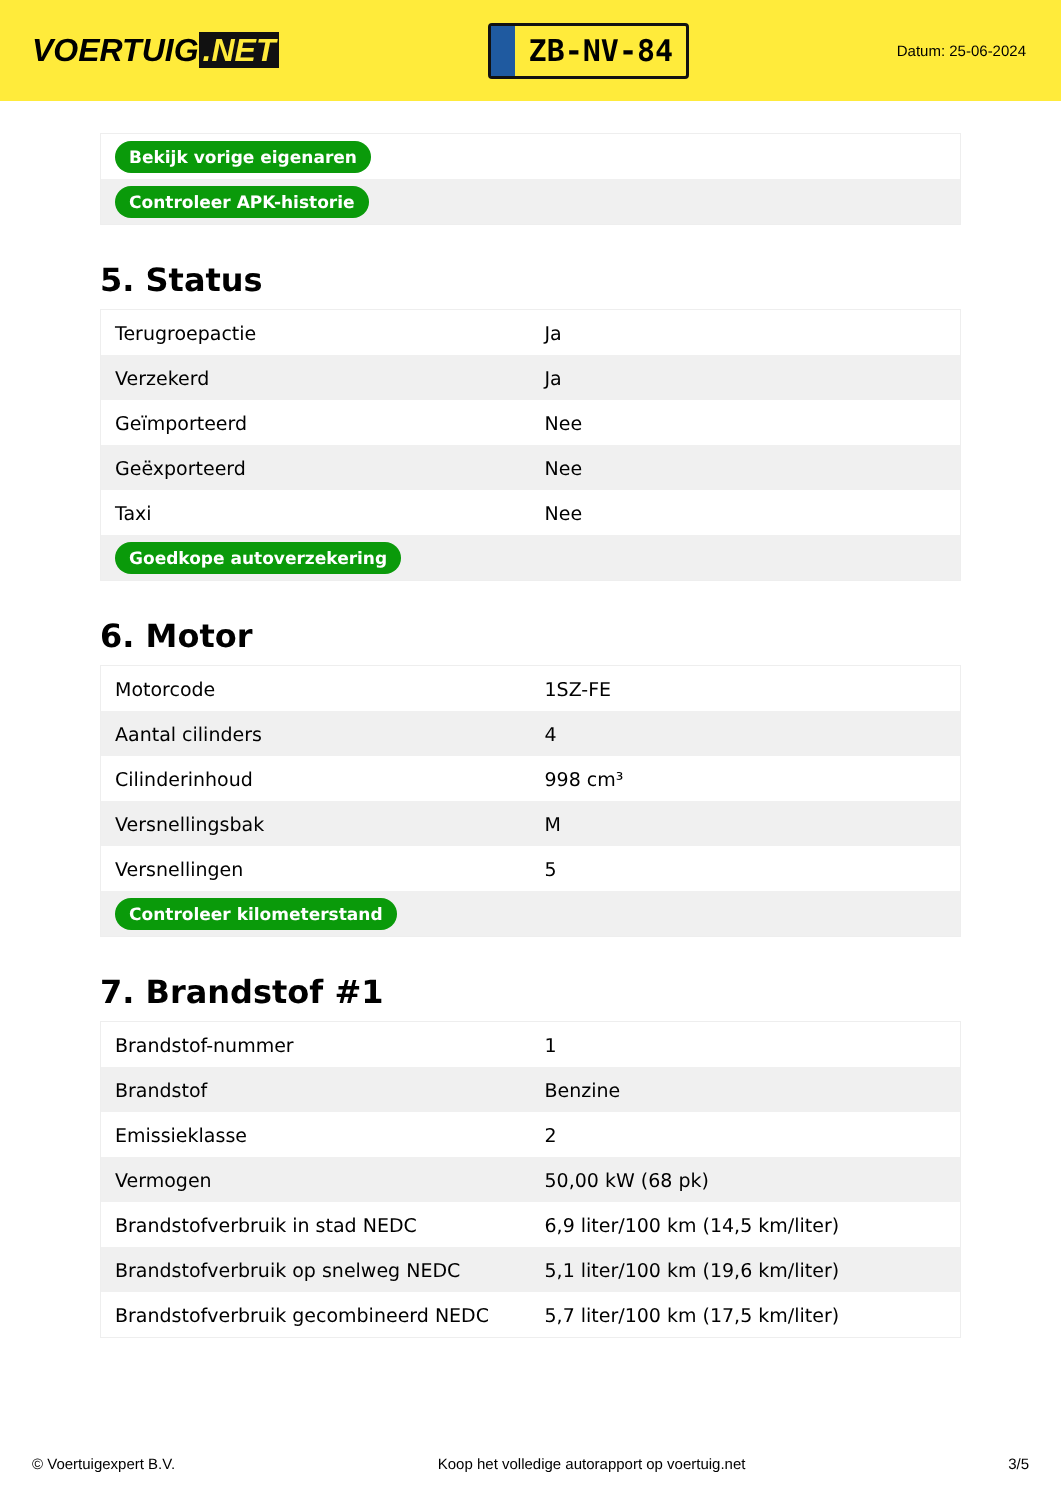VOERTUIG.NET
ZB-NV-84
Datum: 25-06-2024
| Bekijk vorige eigenaren |
| Controleer APK-historie |
5. Status
| Terugroepactie | Ja |
| Verzekerd | Ja |
| Geïmporteerd | Nee |
| Geëxporteerd | Nee |
| Taxi | Nee |
| Goedkope autoverzekering | |
6. Motor
| Motorcode | 1SZ-FE |
| Aantal cilinders | 4 |
| Cilinderinhoud | 998 cm³ |
| Versnellingsbak | M |
| Versnellingen | 5 |
| Controleer kilometerstand | |
7. Brandstof #1
| Brandstof-nummer | 1 |
| Brandstof | Benzine |
| Emissieklasse | 2 |
| Vermogen | 50,00 kW (68 pk) |
| Brandstofverbruik in stad NEDC | 6,9 liter/100 km (14,5 km/liter) |
| Brandstofverbruik op snelweg NEDC | 5,1 liter/100 km (19,6 km/liter) |
| Brandstofverbruik gecombineerd NEDC | 5,7 liter/100 km (17,5 km/liter) |
© Voertuigexpert B.V. Koop het volledige autorapport op voertuig.net 3/5